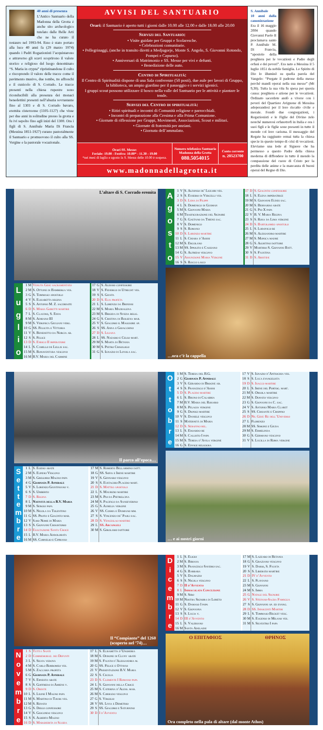40 anni di presenza
L’Antico Santuario della Madonna della Grotta è anche sito archeologico tutelato dalle Belle Arti che ne ha curato il restauro nel 1993-94. Esso è stato portato alla luce 40 anni fa (29 marzo 1974) quando i Padri Rogazionisti l’acquistarono e attraverso gli scavi scoprirono il valore storico e religioso del luogo denominato “S. Maria in crypta” ripristinandone il culto e riscoprendo il valore delle tracce come il pavimento musivo, due tombe, tre affreschi e il cunicolo di S. Corrado. Le tracce presenti nella chiesa rupestre sono riconducibili alla presenza dei monaci benedettini presenti nell’abazia sovrastante fino al 1303 e di S. Corrado bavaro, eremita cistercense (1105-1127) che visse per due anni in solitudine presso la grotta e fu ivi sepolto fino agli inizi del 1300. Ora i figli di S. Annibale Maria Di Francia (Messina 1851-1927) curano pastoralmente il Santuario e promuovono il culto alla SS. Vergine e la pastorale vocazionale.
AVVISI DEL SANTUARIO
Orari: il Santuario è aperto tutti i giorni dalle 10.00 alle 12.00 e dalle 18.00 alle 20.00
Servizi del Santuario:
• Visite guidate per Gruppi e Scolaresche.
• Celebrazioni comunitarie.
• Pellegrinaggi, (anche in transito diretti a Medjugorje, Monte S. Angelo, S. Giovanni Rotondo, Pompei e Capurso).
• Anniversari di Matrimonio e SS. Messe per vivi e defunti.
• Benedizione delle auto.
Centro di Spiritualità:
Il Centro di Spiritualità dispone di una Sala conferenze (50 posti), due aule per lavori di Gruppo, la biblioteca, un ampio giardino per il passeggio e i servizi igienici.
I gruppi scout possono utilizzare il bosco nella valle del Santuario per le attività e piantare le tende.
Servizi del Centro di spiritualità:
• Ritiri spirituali e incontri di Comunità religiose e parrocchiali.
• Incontri di preparazione alla Cresima e alla Prima Comunione.
• Giornate di riflessione per Gruppi, Movimenti, Associazioni, Scout e militari.
• Giornate di fraternità per anziani.
• Giornata dell’ammalato.
Orari SS. Messe:
Feriale: 19.00 - Festivo: 10.00* - 11.30 - 19.00
*nei mesi di luglio e agosto la S. Messa delle 10.00 è sospesa.
Numero telefonico Santuario Madonna della Grotta
080.5054015
Conto corrente
n. 20523700
www.madonnadellagrotta.it
S. Annibale
10 anni dalla canonizzazione
Era il 16 maggio 2004 quando Giovanni Paolo II proclamava santo P. Annibale M. Di Francia, “apostolo della preghiera per le vocazioni e Padre degli orfani e dei poveri”. Era nato a Messina il 5 luglio 1851 da nobile famiglia. Lo Spirito di Dio lo illuminò su quella parola del Vangelo: “Pregate il padrone della messe perché mandi operai nella sua messe” (Mt 9,38). Tutta la sua vita fu spesa per questa causa: preghiera e azione per le vocazioni. Ordinato sacerdote andò a vivere con i poveri del Quartiere Avignone di Messina adoperandosi per il loro riscatto civile e morale. Fondò due congregazioni, i Rogazionisti e le Figlie del Divino zelo nonché numerosi orfanotrofi in Italia e ora i suoi figli e le figlie sono presenti in tutto il mondo col loro carisma. Il messaggio del Rogate ha raggiunto ormai tutta la chiesa specie in questo tempo di crisi di vocazioni. Eleviamo una lode al Signore che ha permesso a questo Padre della chiesa moderna di diffondere in tutto il mondo la compassione del cuore di Cristo per la perdita delle anime e la mancanza di buoni operai del Regno di Dio.
L’altare di S. Corrado eremita
Luglio
| 1 | M | Venuta Gesù sacramentato | 17 | G | S. Alessio confessore |
| 2 | M | S. Ottone di Bamberga ves. | 18 | V | S. Federico di Utrecht ves. |
| 3 | G | S. Tommaso apostolo | 19 | S | S. Giusta |
| 4 | V | S. Elisabetta regina | 20 | D | S. Elia profeta |
| 5 | S | S. Antonio M. Z. sacerdote | 21 | L | S. Lorenzo da Brindisi |
| 6 | D | S. Maria Goretti martire | 22 | M | S. Maria Maddalena |
| 7 | L | S. Claudio, S. Edda | 23 | M | S. Brigida di Svezia relig. |
| 8 | M | S. Adriano III | 24 | G | S. Cristina di Bolsena mar. |
| 9 | M | S. Veronica Giuliani verg. | 25 | V | S. Giacomo il Maggiore ap. |
| 10 | G | SS. Felicita e Vittoria | 26 | S | SS. Anna e Gioacchino |
| 11 | V | S. Benedetto da Norcia ab. | 27 | D | S. Liliana |
| 12 | S | S. Felice | 28 | L | SS. Nazario e Celso mart. |
| 13 | D | S. Enrico II imperatore | 29 | M | S. Marta di Betania |
| 14 | L | S. Camillo de Lellis sac. | 30 | M | S. Pietro Crisologo |
| 15 | M | S. Bonaventura vescovo | 31 | G | S. Ignazio di Loyola sac. |
| 16 | M | B.V. Maria del Carmine | | | |
Agosto
| 1 | V | S. Alfonso de’ Liguori ves. | 17 | D | S. Giacinto confessore |
| 2 | S | S. Eusebio di Vercelli ves. | 18 | L | S. Elena imperatrice |
| 3 | D | S. Lidia di Filippi | 19 | M | S. Giovanni Eudes sac. |
| 4 | L | S. Domenico di Gusman | 20 | M | S. Bernardo abate |
| 5 | M | S. Giovanni Maria | 21 | G | S. Pio X papa |
| 6 | M | Trasfigurazione del Signore | 22 | V | B. V. Maria Regina |
| 7 | G | S. Gaetano da Thiene sac. | 23 | S | S. Rosa da Lima vergine |
| 8 | V | S. Domenico | 24 | D | S. Bartolomeo apostolo |
| 9 | S | S. Romano | 25 | L | S. Lodovico re |
| 10 | D | S. Lorenzo martire | 26 | M | S. Alessandro martire |
| 11 | L | S. Chiara d’Assisi | 27 | M | S. Monica madre |
| 12 | M | S. Ercolano | 28 | G | S. Agostino dottore |
| 13 | M | SS. Ippolito e Cassiano | 29 | V | Martirio S. Giovanni Batt. |
| 14 | G | S. Alfredo vescovo | 30 | S | S. Faustina |
| 15 | V | Assunzione Maria Vergine | 31 | D | S. Aristide |
| 16 | S | S. Rocco laico | | | |
…ora c’è la cappella
Il parco all’epoca…
Settembre
| 1 | L | S. Egidio abate | 17 | M | S. Roberto Bellarmino dott. |
| 2 | M | S. Elpidio Vescovo | 18 | G | SS. Sofia e Irene martire |
| 3 | M | S. Gregorio Magno papa | 19 | V | S. Gennaro vescovo |
| 4 | G | Giornata P. Annibale | 20 | S | S. Eustachio Placido mart. |
| 5 | V | S. Lorenzo Giustiniano v. | 21 | D | S. Matteo apostolo |
| 6 | S | S. Umberto | 22 | L | S. Maurizio martire |
| 7 | D | S. Regina | 23 | M | S. Pio da Pietrelcina |
| 8 | L | Natività della B.V. Maria | 24 | M | S. Pacifico da Sanseverino |
| 9 | M | S. Sergio papa | 25 | G | S. Aurelia vergine |
| 10 | M | S. Nicola da Tolentino | 26 | V | SS. Cosma e Damiano mm. |
| 11 | G | SS. Proto e Giacinto mar. | 27 | S | S. Vincenzo de’ Paoli sac. |
| 12 | V | S.mo Nome di Maria | 28 | D | S. Venceslao martire |
| 13 | S | S. Giovanni Crisostomo | 29 | L | SS. Arcangeli |
| 14 | D | Esaltazione Santa Croce | 30 | M | S. Girolamo dottore |
| 15 | L | B.V. Maria Addolorata | | | |
| 16 | M | SS. Cornelio e Cipriano | | | |
Ottobre
| 1 | M | S. Teresa del B.G. | 17 | V | S. Ignazio d’Antiochia ves. |
| 2 | G | Giornata P. Annibale | 18 | S | S. Luca evangelista |
| 3 | V | S. Gerardo di Brogne ab. | 19 | D | S. Isacco martire |
| 4 | S | S. Francesco d’Assisi | 20 | L | S. Irene del Portog. mart. |
| 5 | D | S. Placido martire | 21 | M | S. Orsola martire |
| 6 | L | S. Bruno di Calabria | 22 | M | S. Donato vescovo |
| 7 | M | B.V. Maria del Rosario | 23 | G | S. Giovanni da C. sac. |
| 8 | M | S. Pelagia vergine | 24 | V | S. Antonio Maria Claret |
| 9 | G | S. Dionigi martire | 25 | S | SS. Crisante e Crispino |
| 10 | V | S. Daniele vescovo | 26 | D | Ns. Gesù Re dell’Universo |
| 11 | S | Maternità di Maria | 27 | L | Florenzo |
| 12 | D | S. Serafino rel. | 28 | M | SS. Simone e Giuda |
| 13 | L | S. Edoardo re | 29 | M | S. Ermelinda |
| 14 | M | S. Callisto I papa | 30 | G | S. Germano vescovo |
| 15 | M | S. Teresa d’Avila vergine | 31 | V | S. Lucilla di Roma vergine |
| 16 | G | S. Edvige religiosa | | | |
… e ai nostri giorni
Il “Compianto” del 1260
(scoperto nel ’74)…
Novembre
| 1 | S | Tutti i Santi | 17 | L | S. Elisabetta d’Ungheria |
| 2 | D | Commemoraz. dei Defunti | 18 | M | S. Oddone di Cluny abate |
| 3 | L | S. Silvia vedova | 19 | M | S. Fausto d’Alessandria m. |
| 4 | M | S. Carlo Borromeo ves. | 20 | G | SS. Felice e Ottavio |
| 5 | M | S. Zaccaria profeta | 21 | V | Presentazione B.V. Maria |
| 6 | G | Giornata P. Annibale | 22 | S | S. Cecilia |
| 7 | V | S. Ernesto abate | 23 | D | S. Clemente I Romano papa |
| 8 | S | S. Goffredo di Amiens v. | 24 | L | S. Giovanni della Croce |
| 9 | D | S. Oreste | 25 | M | S. Caterina d’Aless. mar. |
| 10 | L | S. Leone I Magno papa | 26 | M | S. Corrado vescovo |
| 11 | M | S. Martino di Tours ves. | 27 | G | S. Virgilio |
| 12 | M | S. Renato | 28 | V | SS. Livia e Demetrio |
| 13 | G | S. Diego confessore | 29 | S | SS. Giacomo e Saturnino |
| 14 | V | S. Giocondo vescovo | 30 | D | I d’Avvento |
| 15 | S | S. Alberto Magno | | | |
| 16 | D | S. Margherita di Scozia | | | |
Dicembre
| 1 | L | S. Eligio | 17 | M | S. Lazzaro di Betania |
| 2 | M | S. Bibiana | 18 | G | S. Graziano vescovo |
| 3 | M | S. Francesco Saverio sac. | 19 | V | S. Dario, S. Fausta |
| 4 | G | S. Barbara | 20 | S | S. Liberato martire |
| 5 | V | S. Dalmazio | 21 | D | IV d’Avvento |
| 6 | S | S. Nicola vescovo | 22 | L | S. Flaviano |
| 7 | D | II d’Avvento | 23 | M | S. Giovanni |
| 8 | L | Immacolata Concezione | 24 | M | S. Imma |
| 9 | M | S. Siro | 25 | G | Natale del Signore |
| 10 | M | Nostra Signora di Loreto | 26 | V | S. Stefano-Sacra Famiglia |
| 11 | G | S. Damaso I papa | 27 | S | S. Giovanni ap. ed evang. |
| 12 | V | S. Giovanna | 28 | D | SS. Innocenti Martiri |
| 13 | S | S. Lucia v. | 29 | L | S. Tommaso Becket vesc. |
| 14 | D | III d’Avvento | 30 | M | S. Eugenio di Milano ves. |
| 15 | L | S. Valeriano | 31 | M | S. Silvestro I papa |
| 16 | M | Santa Adelaide | | | |
Ο ΕΠΙΤΑΦΙΟΣ ΘΡΗΝΟΣ
Ora completo nella pala di altare (dal monte Athos)